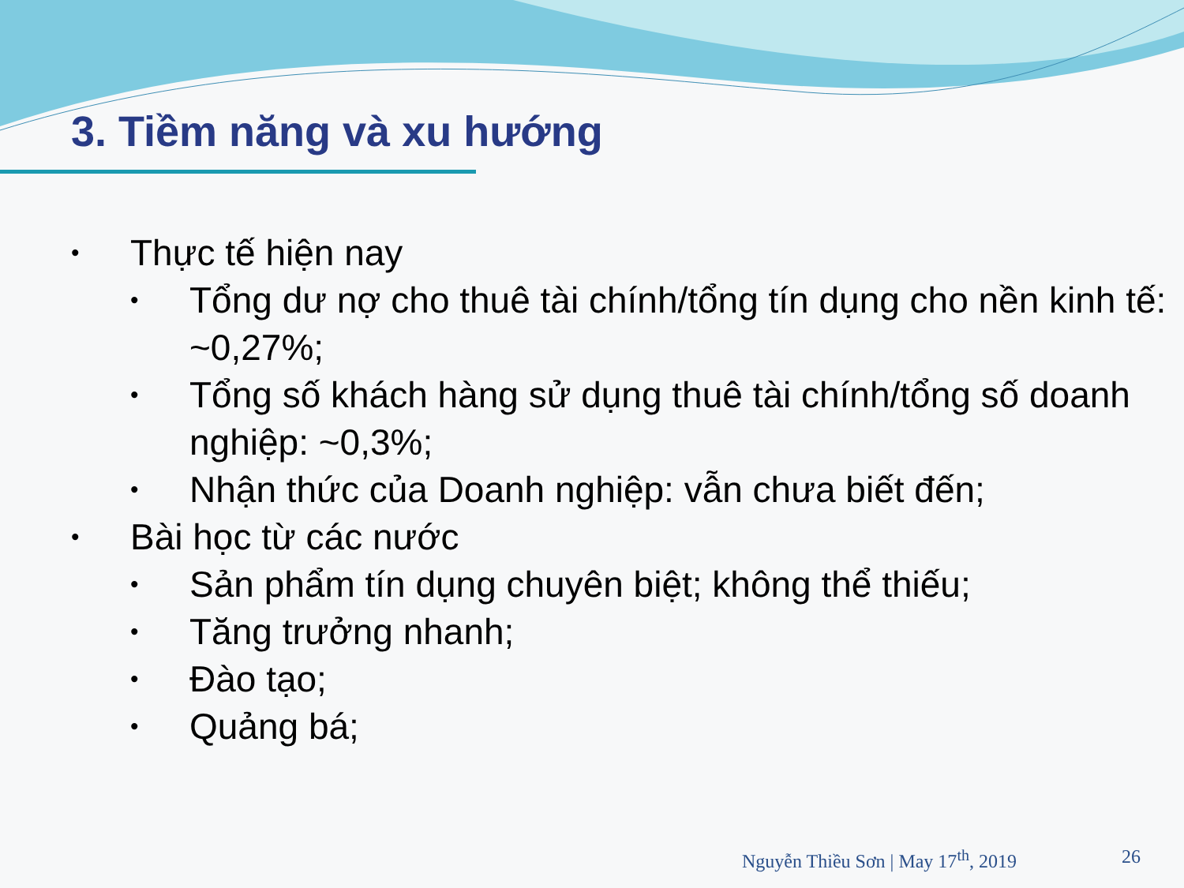3. Tiềm năng và xu hướng
•
Thực tế hiện nay
• Tổng dư nợ cho thuê tài chính/tổng tín dụng cho nền kinh tế: ~0,27%;
• Tổng số khách hàng sử dụng thuê tài chính/tổng số doanh nghiệp: ~0,3%;
• Nhận thức của Doanh nghiệp: vẫn chưa biết đến;
•
Bài học từ các nước
• Sản phẩm tín dụng chuyên biệt; không thể thiếu;
• Tăng trưởng nhanh;
• Đào tạo;
• Quảng bá;
Nguyễn Thiều Sơn | May 17<sup>th</sup>, 2019 26